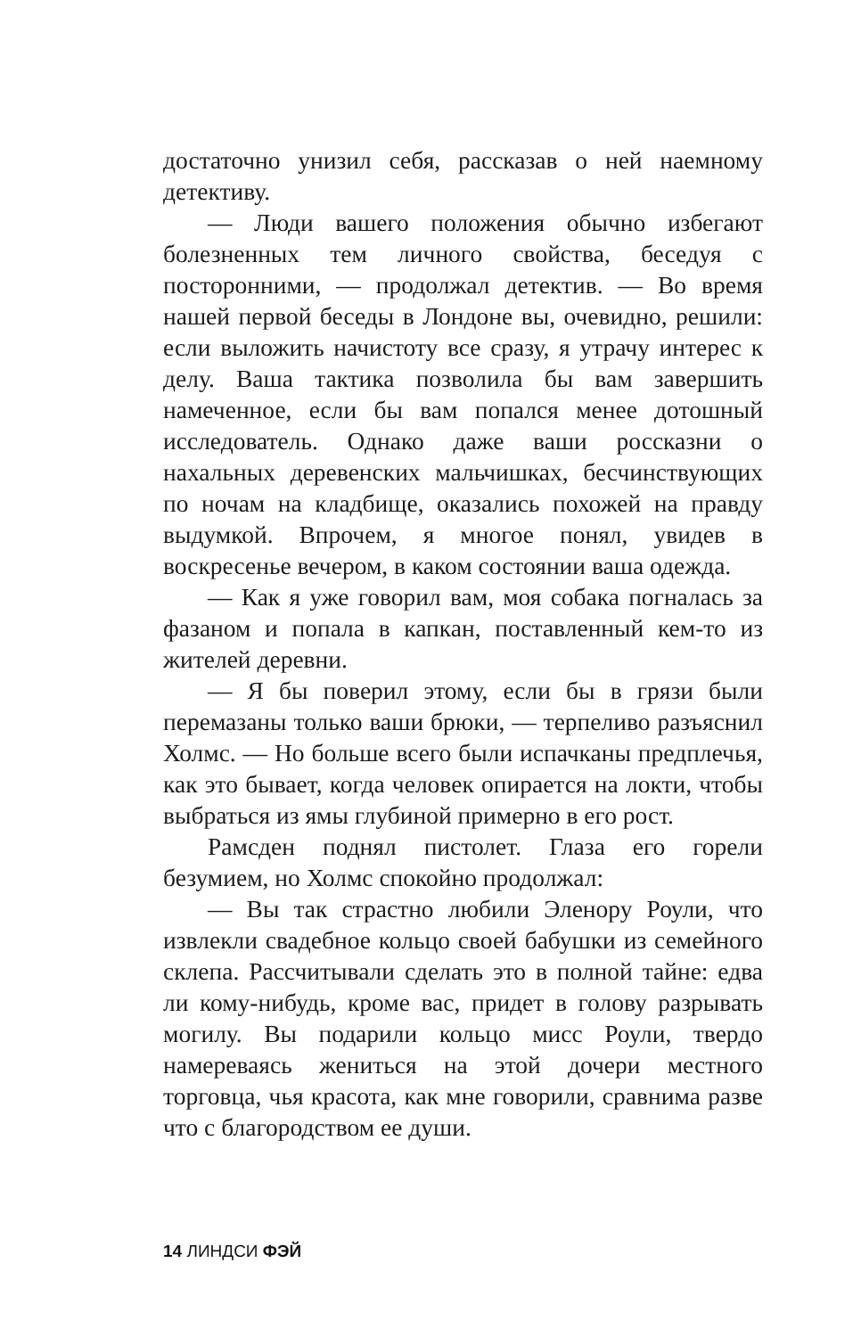достаточно унизил себя, рассказав о ней наемному детективу.
— Люди вашего положения обычно избегают болезненных тем личного свойства, беседуя с посторонними, — продолжал детектив. — Во время нашей первой беседы в Лондоне вы, очевидно, решили: если выложить начистоту все сразу, я утрачу интерес к делу. Ваша тактика позволила бы вам завершить намеченное, если бы вам попался менее дотошный исследователь. Однако даже ваши россказни о нахальных деревенских мальчишках, бесчинствующих по ночам на кладбище, оказались похожей на правду выдумкой. Впрочем, я многое понял, увидев в воскресенье вечером, в каком состоянии ваша одежда.
— Как я уже говорил вам, моя собака погналась за фазаном и попала в капкан, поставленный кем-то из жителей деревни.
— Я бы поверил этому, если бы в грязи были перемазаны только ваши брюки, — терпеливо разъяснил Холмс. — Но больше всего были испачканы предплечья, как это бывает, когда человек опирается на локти, чтобы выбраться из ямы глубиной примерно в его рост.
Рамсден поднял пистолет. Глаза его горели безумием, но Холмс спокойно продолжал:
— Вы так страстно любили Эленору Роули, что извлекли свадебное кольцо своей бабушки из семейного склепа. Рассчитывали сделать это в полной тайне: едва ли кому-нибудь, кроме вас, придет в голову разрывать могилу. Вы подарили кольцо мисс Роули, твердо намереваясь жениться на этой дочери местного торговца, чья красота, как мне говорили, сравнима разве что с благородством ее души.
14 ЛИНДСИ ФЭЙ